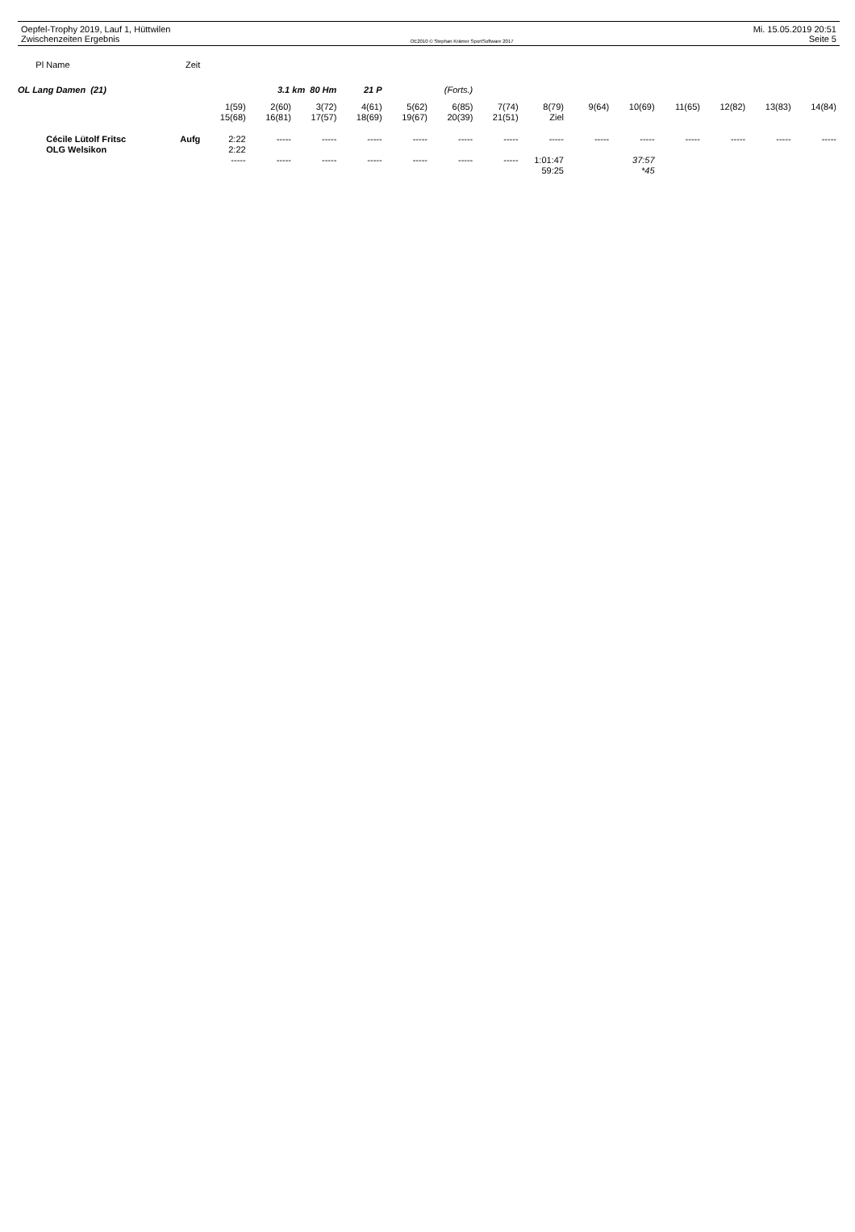Oepfel-Trophy 2019, Lauf 1, Hüttwilen
Zwischenzeiten Ergebnis
OE2010 © Stephan Krämer SportSoftware 2017
Mi. 15.05.2019 20:51
Seite 5
| Pl | Name | Zeit | | | | | | | | | | | | | | |
| OL Lang Damen (21) | | | 3.1 km 80 Hm | | | 21 P | (Forts.) | | | | | | | | | |
| | | | 1(59) | 2(60) | 3(72) | 4(61) | 5(62) | 6(85) | 7(74) | 8(79) | 9(64) | 10(69) | 11(65) | 12(82) | 13(83) | 14(84) |
| | | | 15(68) | 16(81) | 17(57) | 18(69) | 19(67) | 20(39) | 21(51) | Ziel | | | | | | |
| | Cécile Lütolf Fritsc | Aufg | 2:22 | ----- | ----- | ----- | ----- | ----- | ----- | ----- | ----- | ----- | ----- | ----- | ----- | ----- |
| | OLG Welsikon | | 2:22 | | | | | | | | | | | | | |
| | | | ----- | ----- | ----- | ----- | ----- | ----- | ----- | 1:01:47 | | 37:57 | | | | |
| | | | | | | | | | | 59:25 | | *45 | | | | |